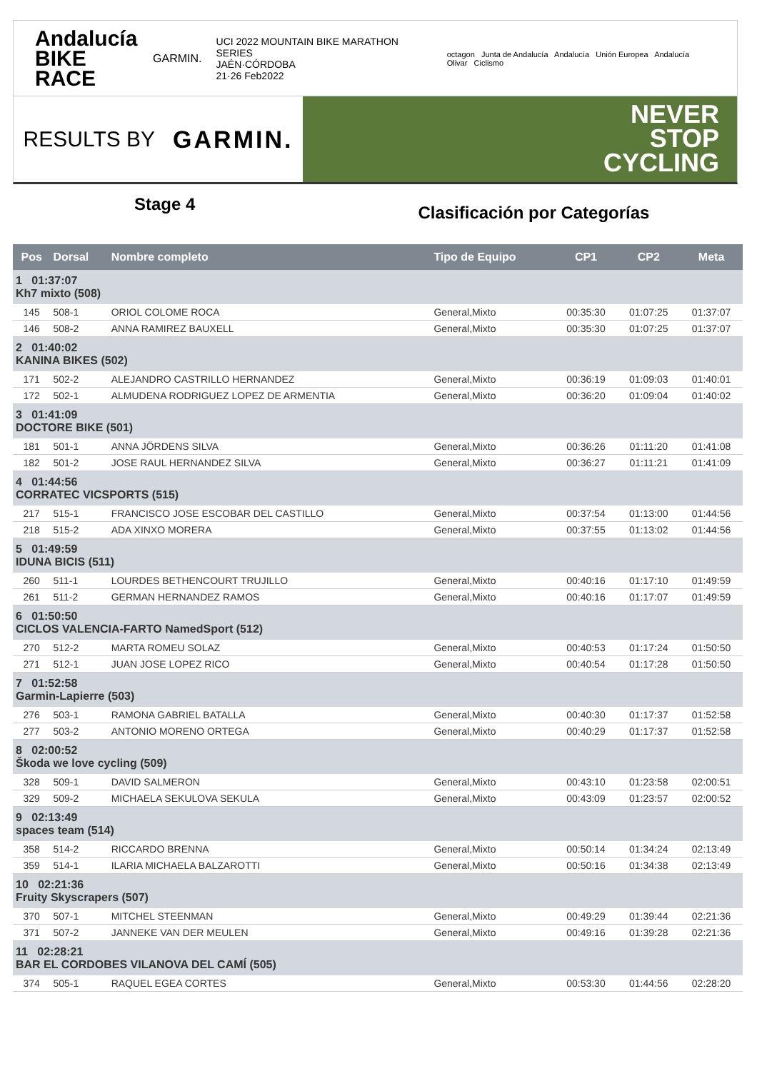Andalucía
BIKE RACE
GARMIN.
UCI 2022 MOUNTAIN BIKE MARATHON SERIES
JAÉN·CÓRDOBA
21·26 Feb2022
octagon Junta de Andalucía Andalucía Unión Europea Andalucía Olivar Ciclismo
RESULTS BY GARMIN.
NEVER
STOP
CYCLING
Stage 4
Clasificación por Categorías
| Pos | Dorsal | Nombre completo | Tipo de Equipo | CP1 | CP2 | Meta |
| --- | --- | --- | --- | --- | --- | --- |
| 1 01:37:07 Kh7 mixto (508) | | | | | | |
| 145 | 508-1 | ORIOL COLOME ROCA | General,Mixto | 00:35:30 | 01:07:25 | 01:37:07 |
| 146 | 508-2 | ANNA RAMIREZ BAUXELL | General,Mixto | 00:35:30 | 01:07:25 | 01:37:07 |
| 2 01:40:02 KANINA BIKES (502) | | | | | | |
| 171 | 502-2 | ALEJANDRO CASTRILLO HERNANDEZ | General,Mixto | 00:36:19 | 01:09:03 | 01:40:01 |
| 172 | 502-1 | ALMUDENA RODRIGUEZ LOPEZ DE ARMENTIA | General,Mixto | 00:36:20 | 01:09:04 | 01:40:02 |
| 3 01:41:09 DOCTORE BIKE (501) | | | | | | |
| 181 | 501-1 | ANNA JÖRDENS SILVA | General,Mixto | 00:36:26 | 01:11:20 | 01:41:08 |
| 182 | 501-2 | JOSE RAUL HERNANDEZ SILVA | General,Mixto | 00:36:27 | 01:11:21 | 01:41:09 |
| 4 01:44:56 CORRATEC VICSPORTS (515) | | | | | | |
| 217 | 515-1 | FRANCISCO JOSE ESCOBAR DEL CASTILLO | General,Mixto | 00:37:54 | 01:13:00 | 01:44:56 |
| 218 | 515-2 | ADA XINXO MORERA | General,Mixto | 00:37:55 | 01:13:02 | 01:44:56 |
| 5 01:49:59 IDUNA BICIS (511) | | | | | | |
| 260 | 511-1 | LOURDES BETHENCOURT TRUJILLO | General,Mixto | 00:40:16 | 01:17:10 | 01:49:59 |
| 261 | 511-2 | GERMAN HERNANDEZ RAMOS | General,Mixto | 00:40:16 | 01:17:07 | 01:49:59 |
| 6 01:50:50 CICLOS VALENCIA-FARTO NamedSport (512) | | | | | | |
| 270 | 512-2 | MARTA ROMEU SOLAZ | General,Mixto | 00:40:53 | 01:17:24 | 01:50:50 |
| 271 | 512-1 | JUAN JOSE LOPEZ RICO | General,Mixto | 00:40:54 | 01:17:28 | 01:50:50 |
| 7 01:52:58 Garmin-Lapierre (503) | | | | | | |
| 276 | 503-1 | RAMONA GABRIEL BATALLA | General,Mixto | 00:40:30 | 01:17:37 | 01:52:58 |
| 277 | 503-2 | ANTONIO MORENO ORTEGA | General,Mixto | 00:40:29 | 01:17:37 | 01:52:58 |
| 8 02:00:52 Škoda we love cycling (509) | | | | | | |
| 328 | 509-1 | DAVID SALMERON | General,Mixto | 00:43:10 | 01:23:58 | 02:00:51 |
| 329 | 509-2 | MICHAELA SEKULOVA SEKULA | General,Mixto | 00:43:09 | 01:23:57 | 02:00:52 |
| 9 02:13:49 spaces team (514) | | | | | | |
| 358 | 514-2 | RICCARDO BRENNA | General,Mixto | 00:50:14 | 01:34:24 | 02:13:49 |
| 359 | 514-1 | ILARIA MICHAELA BALZAROTTI | General,Mixto | 00:50:16 | 01:34:38 | 02:13:49 |
| 10 02:21:36 Fruity Skyscrapers (507) | | | | | | |
| 370 | 507-1 | MITCHEL STEENMAN | General,Mixto | 00:49:29 | 01:39:44 | 02:21:36 |
| 371 | 507-2 | JANNEKE VAN DER MEULEN | General,Mixto | 00:49:16 | 01:39:28 | 02:21:36 |
| 11 02:28:21 BAR EL CORDOBES VILANOVA DEL CAMÍ (505) | | | | | | |
| 374 | 505-1 | RAQUEL EGEA CORTES | General,Mixto | 00:53:30 | 01:44:56 | 02:28:20 |